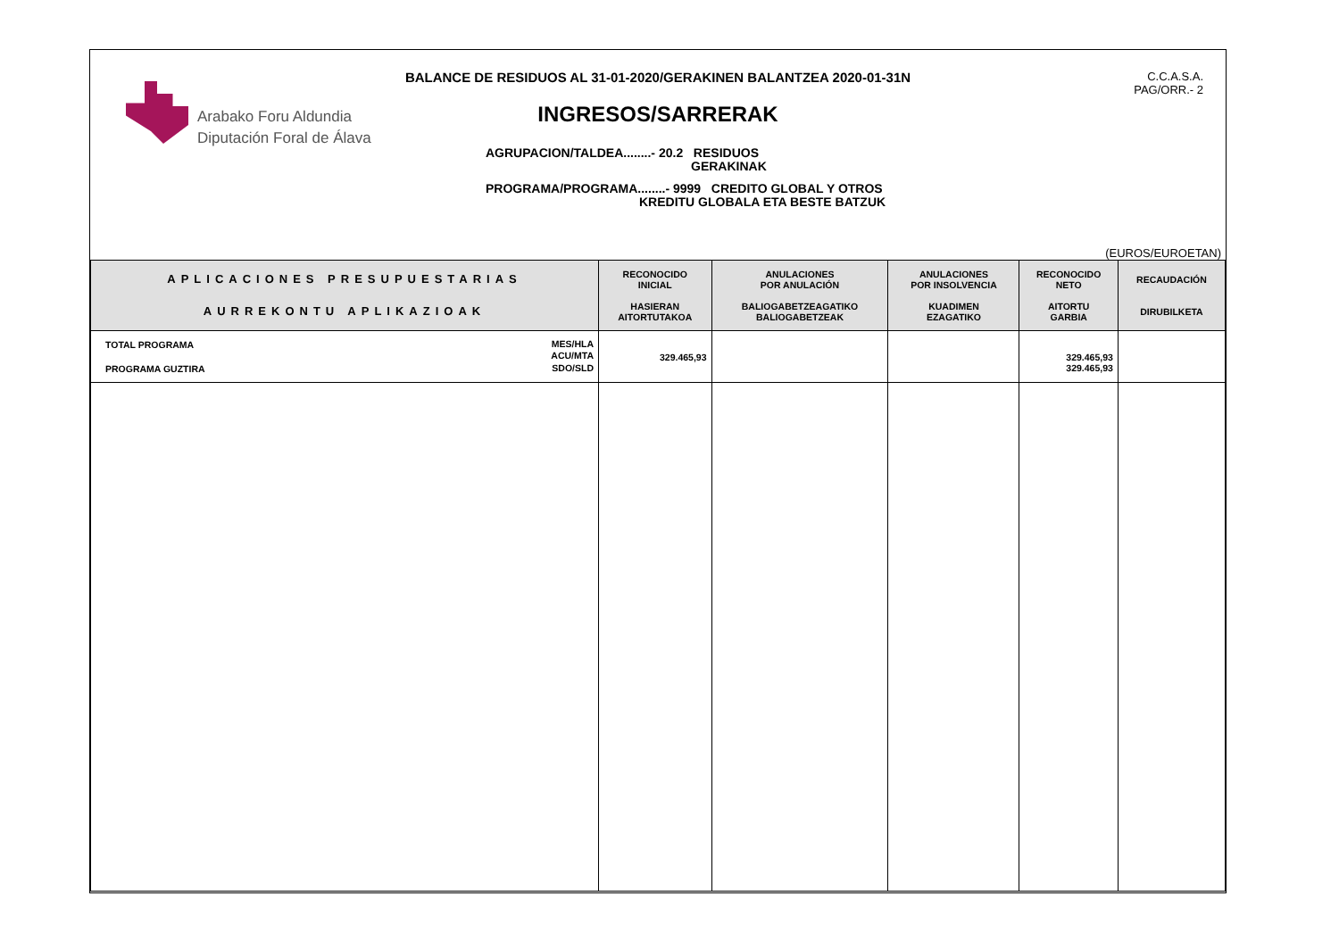Arabako Foru Aldundia
Diputación Foral de Álava
BALANCE DE RESIDUOS AL 31-01-2020/GERAKINEN BALANTZEA 2020-01-31N
INGRESOS/SARRERAK
C.C.A.S.A.
PAG/ORR.- 2
AGRUPACION/TALDEA........- 20.2 RESIDUOS
GERAKINAK
PROGRAMA/PROGRAMA........- 9999 CREDITO GLOBAL Y OTROS
KREDITU GLOBALA ETA BESTE BATZUK
(EUROS/EUROETAN)
| APLICACIONES PRESUPUESTARIAS AURREKONTU APLIKAZIOAK | RECONOCIDO INICIAL HASIERAN AITORTUTAKOA | ANULACIONES POR ANULACIÓN BALIOGABETZEAGATIKO BALIOGABETZEAK | ANULACIONES POR INSOLVENCIA KUADIMEN EZAGATIKO | RECONOCIDO NETO AITORTU GARBIA | RECAUDACIÓN DIRUBILKETA |
| --- | --- | --- | --- | --- | --- |
| TOTAL PROGRAMA MES/HLA ACU/MTA SDO/SLD PROGRAMA GUZTIRA | 329.465,93 | | | 329.465,93 329.465,93 | |